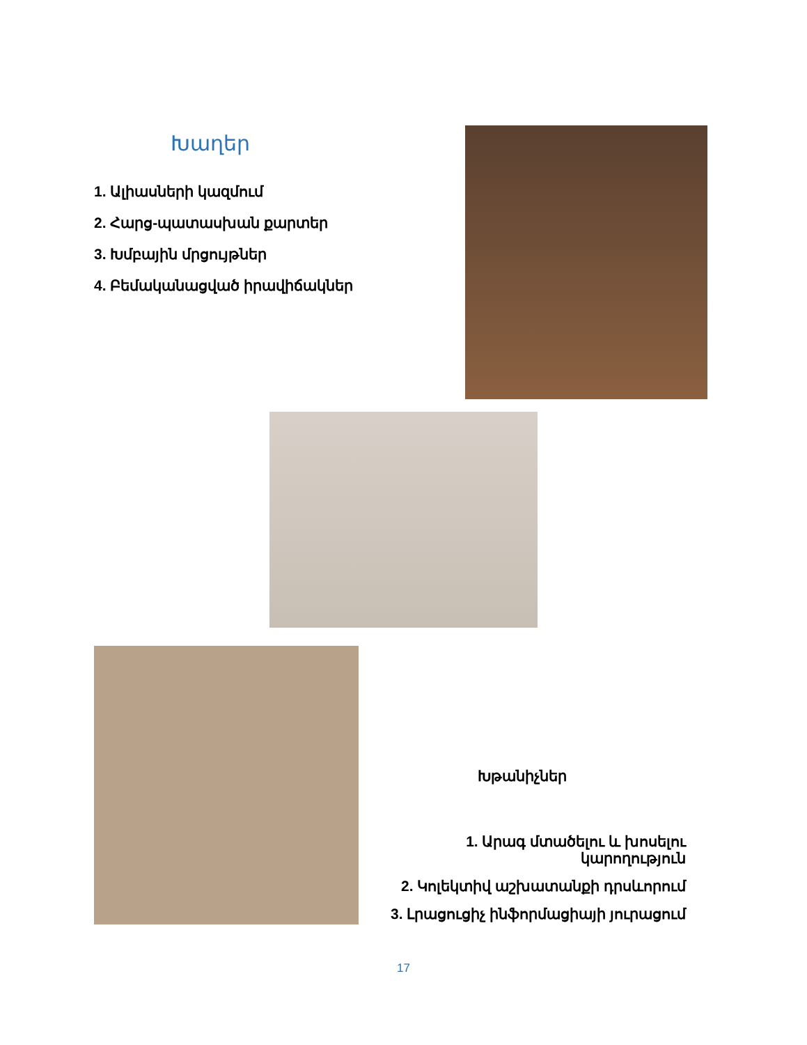Խաղեր
1. Ալիասների կազմում
2. Հարց-պատասխան քարտեր
3. Խմբային մրցույթներ
4. Բեմականացված իրավիճակներ
Խթանիչներ
1. Արագ մտածելու և խոսելու
կարողություն
2. Կոլեկտիվ աշխատանքի դրսևորում
3. Լրացուցիչ ինֆորմացիայի յուրացում
17